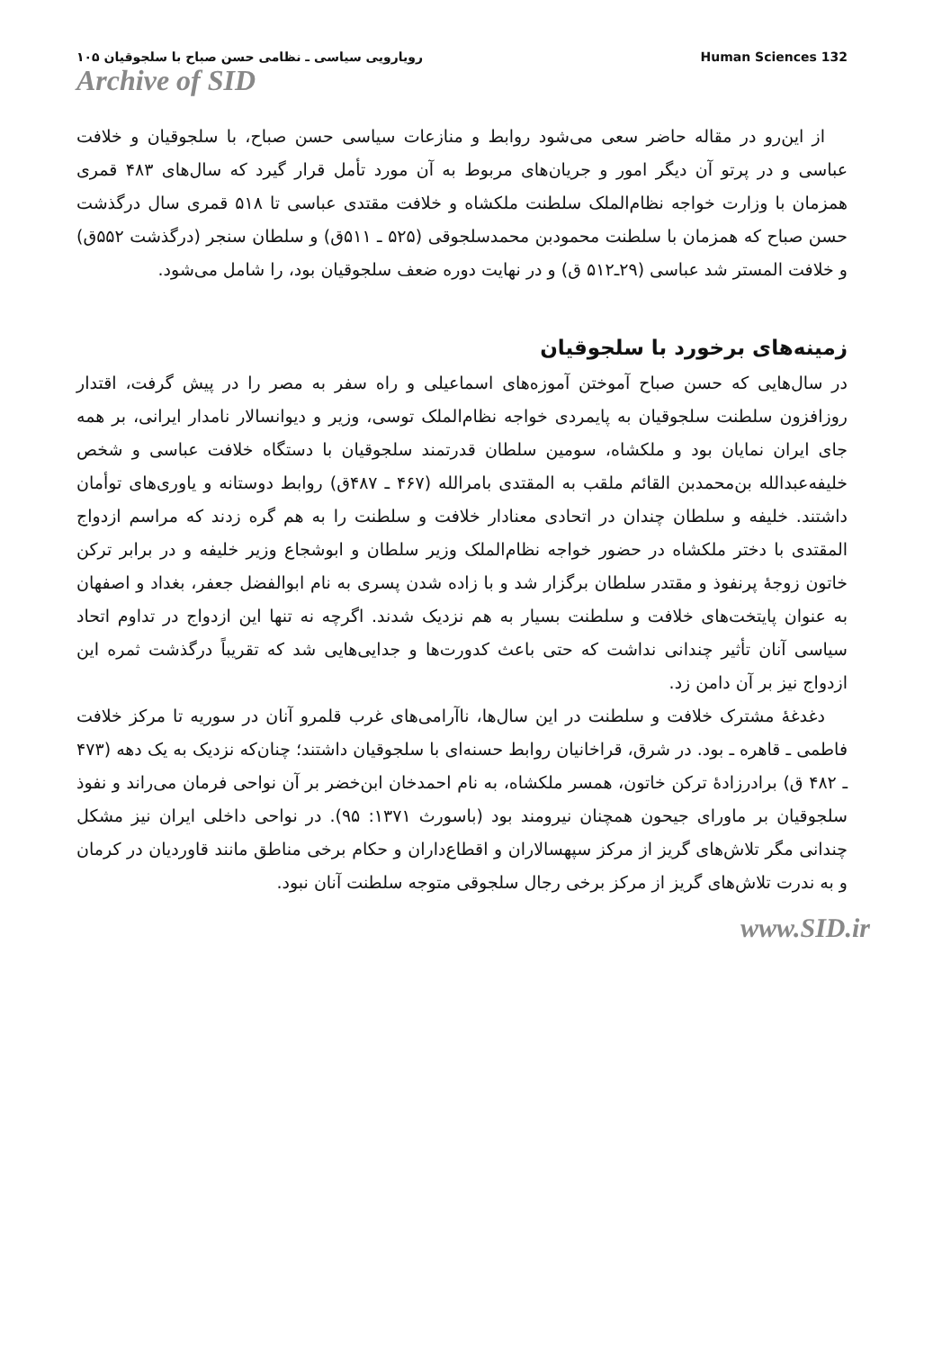رویارویی سیاسی ـ نظامی حسن صباح با سلجوقیان ۱۰۵
Archive of SID
Human Sciences 132
از این‌رو در مقاله حاضر سعی می‌شود روابط و منازعات سیاسی حسن صباح، با سلجوقیان و خلافت عباسی و در پرتو آن دیگر امور و جریان‌های مربوط به آن مورد تأمل قرار گیرد که سال‌های ۴۸۳ قمری همزمان با وزارت خواجه نظام‌الملک سلطنت ملکشاه و خلافت مقتدی عباسی تا ۵۱۸ قمری سال درگذشت حسن صباح که همزمان با سلطنت محمودبن محمدسلجوقی (۵۲۵ ـ ۵۱۱ق) و سلطان سنجر (درگذشت ۵۵۲ق) و خلافت المستر شد عباسی (۲۹ـ۵۱۲ ق) و در نهایت دوره ضعف سلجوقیان بود، را شامل می‌شود.
زمینه‌های برخورد با سلجوقیان
در سال‌هایی که حسن صباح آموختن آموزه‌های اسماعیلی و راه سفر به مصر را در پیش گرفت، اقتدار روزافزون سلطنت سلجوقیان به پایمردی خواجه نظام‌الملک توسی، وزیر و دیوانسالار نامدار ایرانی، بر همه جای ایران نمایان بود و ملکشاه، سومین سلطان قدرتمند سلجوقیان با دستگاه خلافت عباسی و شخص خلیفه‌عبدالله بن‌محمدبن القائم ملقب به المقتدی بامرالله (۴۶۷ ـ ۴۸۷ق) روابط دوستانه و یاوری‌های توأمان داشتند. خلیفه و سلطان چندان در اتحادی معنادار خلافت و سلطنت را به هم گره زدند که مراسم ازدواج المقتدی با دختر ملکشاه در حضور خواجه نظام‌الملک وزیر سلطان و ابوشجاع وزیر خلیفه و در برابر ترکن خاتون زوجهٔ پرنفوذ و مقتدر سلطان برگزار شد و با زاده شدن پسری به نام ابوالفضل جعفر، بغداد و اصفهان به عنوان پایتخت‌های خلافت و سلطنت بسیار به هم نزدیک شدند. اگرچه نه تنها این ازدواج در تداوم اتحاد سیاسی آنان تأثیر چندانی نداشت که حتی باعث کدورت‌ها و جدایی‌هایی شد که تقریباً درگذشت ثمره این ازدواج نیز بر آن دامن زد.
دغدغهٔ مشترک خلافت و سلطنت در این سال‌ها، ناآرامی‌های غرب قلمرو آنان در سوریه تا مرکز خلافت فاطمی ـ قاهره ـ بود. در شرق، قراخانیان روابط حسنه‌ای با سلجوقیان داشتند؛ چنان‌که نزدیک به یک دهه (۴۷۳ ـ ۴۸۲ ق) برادرزادهٔ ترکن خاتون، همسر ملکشاه، به نام احمدخان ابن‌خضر بر آن نواحی فرمان می‌راند و نفوذ سلجوقیان بر ماورای جیحون همچنان نیرومند بود (باسورث ۱۳۷۱: ۹۵). در نواحی داخلی ایران نیز مشکل چندانی مگر تلاش‌های گریز از مرکز سپهسالاران و اقطاع‌داران و حکام برخی مناطق مانند قاوردیان در کرمان و به ندرت تلاش‌های گریز از مرکز برخی رجال سلجوقی متوجه سلطنت آنان نبود.
www.SID.ir